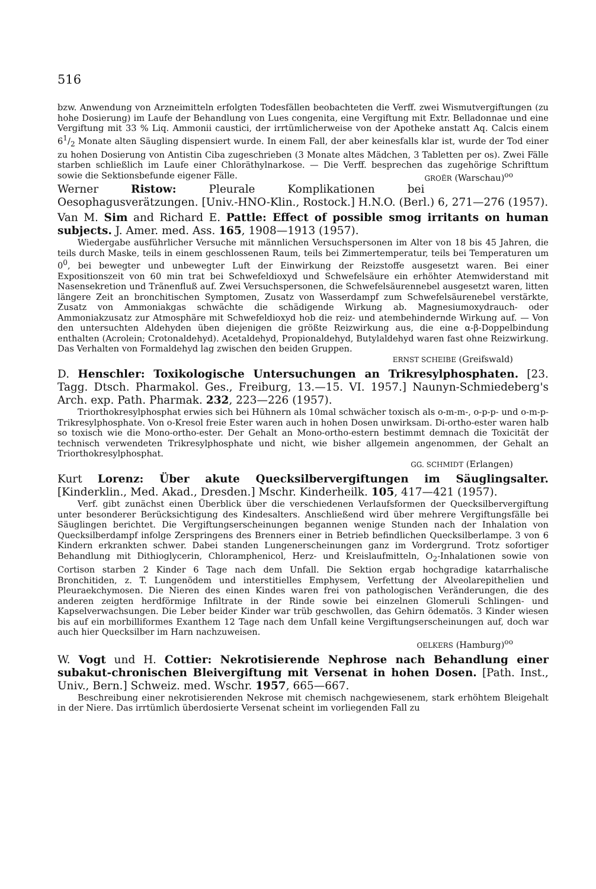516
bzw. Anwendung von Arzneimitteln erfolgten Todesfällen beobachteten die Verff. zwei Wismutvergiftungen (zu hohe Dosierung) im Laufe der Behandlung von Lues congenita, eine Vergiftung mit Extr. Belladonnae und eine Vergiftung mit 33 % Liq. Ammonii caustici, der irrtümlicherweise von der Apotheke anstatt Aq. Calcis einem 61/2 Monate alten Säugling dispensiert wurde. In einem Fall, der aber keinesfalls klar ist, wurde der Tod einer zu hohen Dosierung von Antistin Ciba zugeschrieben (3 Monate altes Mädchen, 3 Tabletten per os). Zwei Fälle starben schließlich im Laufe einer Chloräthylnarkose. — Die Verff. besprechen das zugehörige Schrifttum sowie die Sektionsbefunde eigener Fälle. GROËR (Warschau)<sup>oo</sup>
Werner Ristow: Pleurale Komplikationen bei Oesophagusverätzungen. [Univ.-HNO-Klin., Rostock.] H.N.O. (Berl.) 6, 271—276 (1957).
Van M. Sim and Richard E. Pattle: Effect of possible smog irritants on human subjects. J. Amer. med. Ass. 165, 1908—1913 (1957).
Wiedergabe ausführlicher Versuche mit männlichen Versuchspersonen im Alter von 18 bis 45 Jahren, die teils durch Maske, teils in einem geschlossenen Raum, teils bei Zimmertemperatur, teils bei Temperaturen um 0<sup>0</sup>, bei bewegter und unbewegter Luft der Einwirkung der Reizstoffe ausgesetzt waren. Bei einer Expositionszeit von 60 min trat bei Schwefeldioxyd und Schwefelsäure ein erhöhter Atemwiderstand mit Nasensekretion und Tränenfluß auf. Zwei Versuchspersonen, die Schwefelsäurennebel ausgesetzt waren, litten längere Zeit an bronchitischen Symptomen, Zusatz von Wasserdampf zum Schwefelsäurenebel verstärkte, Zusatz von Ammoniakgas schwächte die schädigende Wirkung ab. Magnesiumoxydrauch- oder Ammoniakzusatz zur Atmosphäre mit Schwefeldioxyd hob die reiz- und atembehindernde Wirkung auf. — Von den untersuchten Aldehyden üben diejenigen die größte Reizwirkung aus, die eine α-β-Doppelbindung enthalten (Acrolein; Crotonaldehyd). Acetaldehyd, Propionaldehyd, Butylaldehyd waren fast ohne Reizwirkung. Das Verhalten von Formaldehyd lag zwischen den beiden Gruppen.
ERNST SCHEIBE (Greifswald)
D. Henschler: Toxikologische Untersuchungen an Trikresylphosphaten. [23. Tagg. Dtsch. Pharmakol. Ges., Freiburg, 13.—15. VI. 1957.] Naunyn-Schmiedeberg's Arch. exp. Path. Pharmak. 232, 223—226 (1957).
Triorthokresylphosphat erwies sich bei Hühnern als 10mal schwächer toxisch als o-m-m-, o-p-p- und o-m-p-Trikresylphosphate. Von o-Kresol freie Ester waren auch in hohen Dosen unwirksam. Di-ortho-ester waren halb so toxisch wie die Mono-ortho-ester. Der Gehalt an Mono-ortho-estern bestimmt demnach die Toxicität der technisch verwendeten Trikresylphosphate und nicht, wie bisher allgemein angenommen, der Gehalt an Triorthokresylphosphat.
GG. SCHMIDT (Erlangen)
Kurt Lorenz: Über akute Quecksilbervergiftungen im Säuglingsalter. [Kinderklin., Med. Akad., Dresden.] Mschr. Kinderheilk. 105, 417—421 (1957).
Verf. gibt zunächst einen Überblick über die verschiedenen Verlaufsformen der Quecksilbervergiftung unter besonderer Berücksichtigung des Kindesalters. Anschließend wird über mehrere Vergiftungsfälle bei Säuglingen berichtet. Die Vergiftungserscheinungen begannen wenige Stunden nach der Inhalation von Quecksilberdampf infolge Zerspringens des Brenners einer in Betrieb befindlichen Quecksilberlampe. 3 von 6 Kindern erkrankten schwer. Dabei standen Lungenerscheinungen ganz im Vordergrund. Trotz sofortiger Behandlung mit Dithioglycerin, Chloramphenicol, Herz- und Kreislaufmitteln, O<sub>2</sub>-Inhalationen sowie von Cortison starben 2 Kinder 6 Tage nach dem Unfall. Die Sektion ergab hochgradige katarrhalische Bronchitiden, z. T. Lungenödem und interstitielles Emphysem, Verfettung der Alveolarepithelien und Pleuraekchymosen. Die Nieren des einen Kindes waren frei von pathologischen Veränderungen, die des anderen zeigten herdförmige Infiltrate in der Rinde sowie bei einzelnen Glomeruli Schlingen- und Kapselverwachsungen. Die Leber beider Kinder war trüb geschwollen, das Gehirn ödematös. 3 Kinder wiesen bis auf ein morbilliformes Exanthem 12 Tage nach dem Unfall keine Vergiftungserscheinungen auf, doch war auch hier Quecksilber im Harn nachzuweisen.
OELKERS (Hamburg)<sup>oo</sup>
W. Vogt und H. Cottier: Nekrotisierende Nephrose nach Behandlung einer subakut-chronischen Bleivergiftung mit Versenat in hohen Dosen. [Path. Inst., Univ., Bern.] Schweiz. med. Wschr. 1957, 665—667.
Beschreibung einer nekrotisierenden Nekrose mit chemisch nachgewiesenem, stark erhöhtem Bleigehalt in der Niere. Das irrtümlich überdosierte Versenat scheint im vorliegenden Fall zu